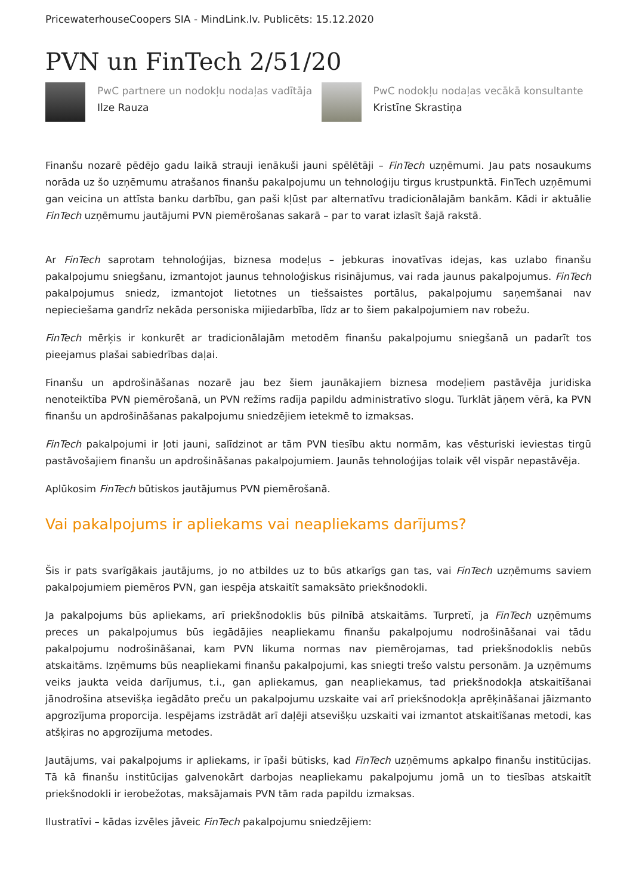PricewaterhouseCoopers SIA - MindLink.lv. Publicēts: 15.12.2020
PVN un FinTech 2/51/20
PwC partnere un nodokļu nodaļas vadītāja
Ilze Rauza
PwC nodokļu nodaļas vecākā konsultante
Kristīne Skrastiņa
Finanšu nozarē pēdējo gadu laikā strauji ienākuši jauni spēlētāji – FinTech uzņēmumi. Jau pats nosaukums norāda uz šo uzņēmumu atrašanos finanšu pakalpojumu un tehnoloģiju tirgus krustpunktā. FinTech uzņēmumi gan veicina un attīsta banku darbību, gan paši kļūst par alternatīvu tradicionālajām bankām. Kādi ir aktuālie FinTech uzņēmumu jautājumi PVN piemērošanas sakarā – par to varat izlasīt šajā rakstā.
Ar FinTech saprotam tehnoloģijas, biznesa modeļus – jebkuras inovatīvas idejas, kas uzlabo finanšu pakalpojumu sniegšanu, izmantojot jaunus tehnoloģiskus risinājumus, vai rada jaunus pakalpojumus. FinTech pakalpojumus sniedz, izmantojot lietotnes un tiešsaistes portālus, pakalpojumu saņemšanai nav nepieciešama gandrīz nekāda personiska mijiedarbība, līdz ar to šiem pakalpojumiem nav robežu.
FinTech mērķis ir konkurēt ar tradicionālajām metodēm finanšu pakalpojumu sniegšanā un padarīt tos pieejamus plašai sabiedrības daļai.
Finanšu un apdrošināšanas nozarē jau bez šiem jaunākajiem biznesa modeļiem pastāvēja juridiska nenoteiktība PVN piemērošanā, un PVN režīms radīja papildu administratīvo slogu. Turklāt jāņem vērā, ka PVN finanšu un apdrošināšanas pakalpojumu sniedzējiem ietekmē to izmaksas.
FinTech pakalpojumi ir ļoti jauni, salīdzinot ar tām PVN tiesību aktu normām, kas vēsturiski ieviestas tirgū pastāvošajiem finanšu un apdrošināšanas pakalpojumiem. Jaunās tehnoloģijas tolaik vēl vispār nepastāvēja.
Aplūkosim FinTech būtiskos jautājumus PVN piemērošanā.
Vai pakalpojums ir apliekams vai neapliekams darījums?
Šis ir pats svarīgākais jautājums, jo no atbildes uz to būs atkarīgs gan tas, vai FinTech uzņēmums saviem pakalpojumiem piemēros PVN, gan iespēja atskaitīt samaksāto priekšnodokli.
Ja pakalpojums būs apliekams, arī priekšnodoklis būs pilnībā atskaitāms. Turpretī, ja FinTech uzņēmums preces un pakalpojumus būs iegādājies neapliekamu finanšu pakalpojumu nodrošināšanai vai tādu pakalpojumu nodrošināšanai, kam PVN likuma normas nav piemērojamas, tad priekšnodoklis nebūs atskaitāms. Izņēmums būs neapliekami finanšu pakalpojumi, kas sniegti trešo valstu personām. Ja uzņēmums veiks jaukta veida darījumus, t.i., gan apliekamus, gan neapliekamus, tad priekšnodokļa atskaitīšanai jānodrošina atsevišķa iegādāto preču un pakalpojumu uzskaite vai arī priekšnodokļa aprēķināšanai jāizmanto apgrozījuma proporcija. Iespējams izstrādāt arī daļēji atsevišķu uzskaiti vai izmantot atskaitīšanas metodi, kas atšķiras no apgrozījuma metodes.
Jautājums, vai pakalpojums ir apliekams, ir īpaši būtisks, kad FinTech uzņēmums apkalpo finanšu institūcijas. Tā kā finanšu institūcijas galvenokārt darbojas neapliekamu pakalpojumu jomā un to tiesības atskaitīt priekšnodokli ir ierobežotas, maksājamais PVN tām rada papildu izmaksas.
Ilustratīvi – kādas izvēles jāveic FinTech pakalpojumu sniedzējiem: